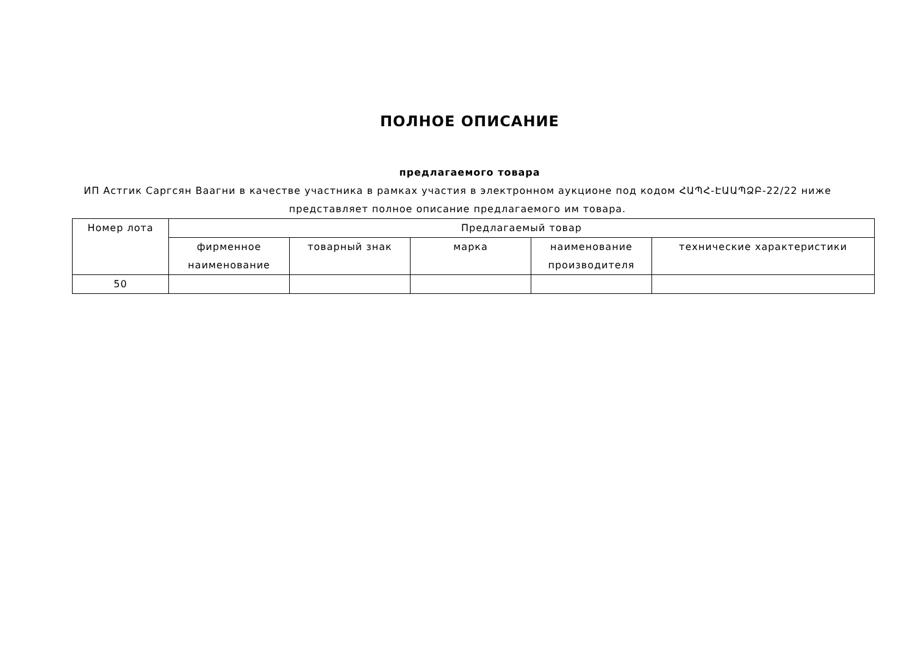ПОЛНОЕ ОПИСАНИЕ
предлагаемого товара
ИП Астгик Саргсян Ваагни в качестве участника в рамках участия в электронном аукционе под кодом ՀԱՊՀ-ԷԱԱՊՁԲ-22/22 ниже представляет полное описание предлагаемого им товара.
| Номер лота | Предлагаемый товар | | | | |
| --- | --- | --- | --- | --- | --- |
| | фирменное наименование | товарный знак | марка | наименование производителя | технические характеристики |
| 50 | | | | | |